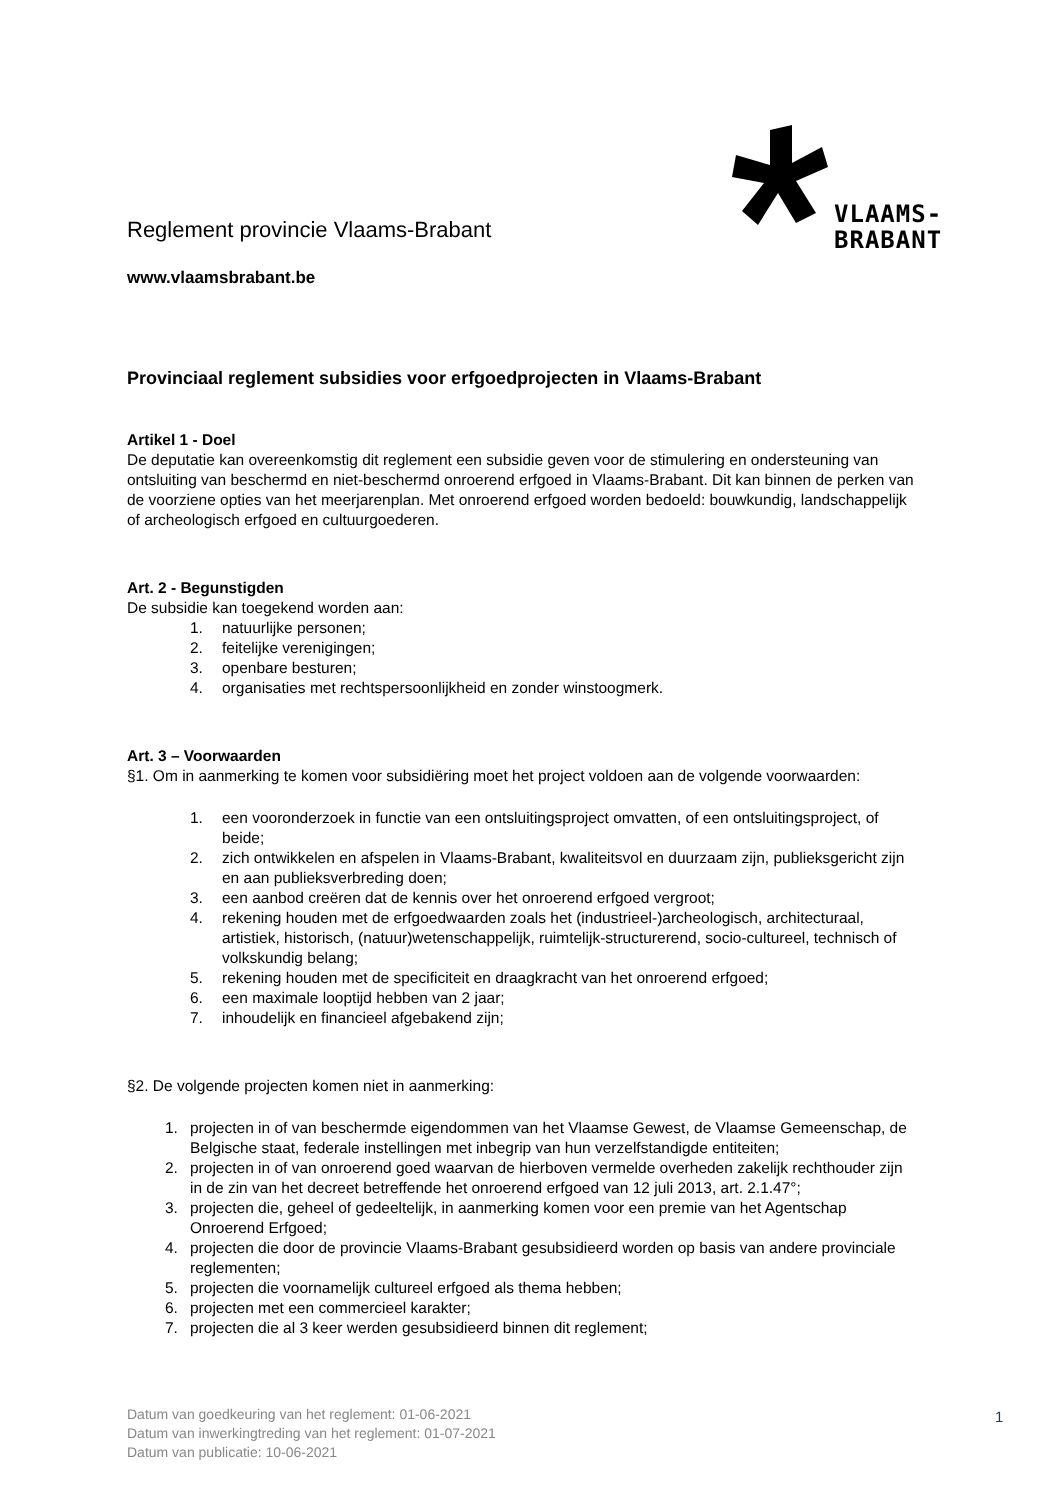VLAAMS-
BRABANT
Reglement provincie Vlaams-Brabant
www.vlaamsbrabant.be
Provinciaal reglement subsidies voor erfgoedprojecten in Vlaams-Brabant
Artikel 1 - Doel
De deputatie kan overeenkomstig dit reglement een subsidie geven voor de stimulering en ondersteuning van ontsluiting van beschermd en niet-beschermd onroerend erfgoed in Vlaams-Brabant. Dit kan binnen de perken van de voorziene opties van het meerjarenplan. Met onroerend erfgoed worden bedoeld: bouwkundig, landschappelijk of archeologisch erfgoed en cultuurgoederen.
Art. 2 - Begunstigden
De subsidie kan toegekend worden aan:
1. natuurlijke personen;
2. feitelijke verenigingen;
3. openbare besturen;
4. organisaties met rechtspersoonlijkheid en zonder winstoogmerk.
Art. 3 – Voorwaarden
§1. Om in aanmerking te komen voor subsidiëring moet het project voldoen aan de volgende voorwaarden:
1. een vooronderzoek in functie van een ontsluitingsproject omvatten, of een ontsluitingsproject, of beide;
2. zich ontwikkelen en afspelen in Vlaams-Brabant, kwaliteitsvol en duurzaam zijn, publieksgericht zijn en aan publieksverbreding doen;
3. een aanbod creëren dat de kennis over het onroerend erfgoed vergroot;
4. rekening houden met de erfgoedwaarden zoals het (industrieel-)archeologisch, architecturaal, artistiek, historisch, (natuur)wetenschappelijk, ruimtelijk-structurerend, socio-cultureel, technisch of volkskundig belang;
5. rekening houden met de specificiteit en draagkracht van het onroerend erfgoed;
6. een maximale looptijd hebben van 2 jaar;
7. inhoudelijk en financieel afgebakend zijn;
§2. De volgende projecten komen niet in aanmerking:
1. projecten in of van beschermde eigendommen van het Vlaamse Gewest, de Vlaamse Gemeenschap, de Belgische staat, federale instellingen met inbegrip van hun verzelfstandigde entiteiten;
2. projecten in of van onroerend goed waarvan de hierboven vermelde overheden zakelijk rechthouder zijn in de zin van het decreet betreffende het onroerend erfgoed van 12 juli 2013, art. 2.1.47°;
3. projecten die, geheel of gedeeltelijk, in aanmerking komen voor een premie van het Agentschap Onroerend Erfgoed;
4. projecten die door de provincie Vlaams-Brabant gesubsidieerd worden op basis van andere provinciale reglementen;
5. projecten die voornamelijk cultureel erfgoed als thema hebben;
6. projecten met een commercieel karakter;
7. projecten die al 3 keer werden gesubsidieerd binnen dit reglement;
Datum van goedkeuring van het reglement: 01-06-2021
Datum van inwerkingtreding van het reglement: 01-07-2021
Datum van publicatie: 10-06-2021
1